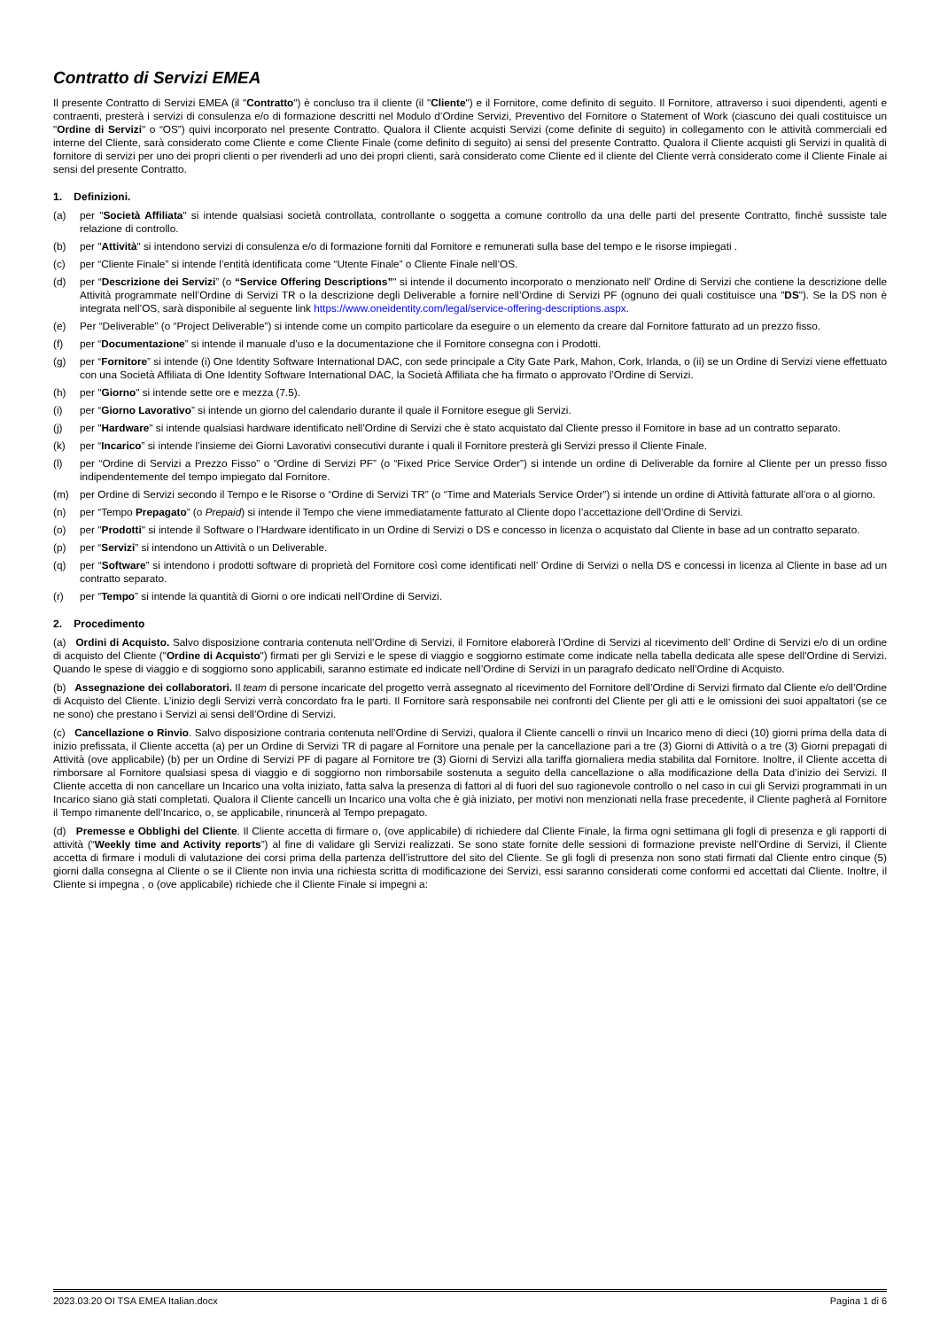Contratto di Servizi EMEA
Il presente Contratto di Servizi EMEA (il "Contratto") è concluso tra il cliente (il "Cliente") e il Fornitore, come definito di seguito. Il Fornitore, attraverso i suoi dipendenti, agenti e contraenti, presterà i servizi di consulenza e/o di formazione descritti nel Modulo d’Ordine Servizi, Preventivo del Fornitore o Statement of Work (ciascuno dei quali costituisce un "Ordine di Servizi" o “OS”) quivi incorporato nel presente Contratto. Qualora il Cliente acquisti Servizi (come definite di seguito) in collegamento con le attività commerciali ed interne del Cliente, sarà considerato come Cliente e come Cliente Finale (come definito di seguito) ai sensi del presente Contratto. Qualora il Cliente acquisti gli Servizi in qualità di fornitore di servizi per uno dei propri clienti o per rivenderli ad uno dei propri clienti, sarà considerato come Cliente ed il cliente del Cliente verrà considerato come il Cliente Finale ai sensi del presente Contratto.
1. Definizioni.
(a) per "Società Affiliata" si intende qualsiasi società controllata, controllante o soggetta a comune controllo da una delle parti del presente Contratto, finché sussiste tale relazione di controllo.
(b) per "Attività" si intendono servizi di consulenza e/o di formazione forniti dal Fornitore e remunerati sulla base del tempo e le risorse impiegati .
(c) per “Cliente Finale” si intende l’entità identificata come “Utente Finale” o Cliente Finale nell’OS.
(d) per “Descrizione dei Servizi” (o “Service Offering Descriptions”" si intende il documento incorporato o menzionato nell’ Ordine di Servizi che contiene la descrizione delle Attività programmate nell’Ordine di Servizi TR o la descrizione degli Deliverable a fornire nell’Ordine di Servizi PF (ognuno dei quali costituisce una "DS"). Se la DS non è integrata nell’OS, sarà disponibile al seguente link https://www.oneidentity.com/legal/service-offering-descriptions.aspx.
(e) Per “Deliverable” (o “Project Deliverable”) si intende come un compito particolare da eseguire o un elemento da creare dal Fornitore fatturato ad un prezzo fisso.
(f) per “Documentazione” si intende il manuale d’uso e la documentazione che il Fornitore consegna con i Prodotti.
(g) per “Fornitore” si intende (i) One Identity Software International DAC, con sede principale a City Gate Park, Mahon, Cork, Irlanda, o (ii) se un Ordine di Servizi viene effettuato con una Società Affiliata di One Identity Software International DAC, la Società Affiliata che ha firmato o approvato l’Ordine di Servizi.
(h) per "Giorno" si intende sette ore e mezza (7.5).
(i) per “Giorno Lavorativo” si intende un giorno del calendario durante il quale il Fornitore esegue gli Servizi.
(j) per "Hardware" si intende qualsiasi hardware identificato nell’Ordine di Servizi che è stato acquistato dal Cliente presso il Fornitore in base ad un contratto separato.
(k) per “Incarico” si intende l’insieme dei Giorni Lavorativi consecutivi durante i quali il Fornitore presterà gli Servizi presso il Cliente Finale.
(l) per “Ordine di Servizi a Prezzo Fisso” o “Ordine di Servizi PF” (o “Fixed Price Service Order”) si intende un ordine di Deliverable da fornire al Cliente per un presso fisso indipendentemente del tempo impiegato dal Fornitore.
(m) per Ordine di Servizi secondo il Tempo e le Risorse o “Ordine di Servizi TR” (o “Time and Materials Service Order”) si intende un ordine di Attività fatturate all’ora o al giorno.
(n) per “Tempo Prepagato” (o Prepaid) si intende il Tempo che viene immediatamente fatturato al Cliente dopo l’accettazione dell’Ordine di Servizi.
(o) per "Prodotti" si intende il Software o l’Hardware identificato in un Ordine di Servizi o DS e concesso in licenza o acquistato dal Cliente in base ad un contratto separato.
(p) per “Servizi” si intendono un Attività o un Deliverable.
(q) per “Software” si intendono i prodotti software di proprietà del Fornitore così come identificati nell’ Ordine di Servizi o nella DS e concessi in licenza al Cliente in base ad un contratto separato.
(r) per “Tempo” si intende la quantità di Giorni o ore indicati nell’Ordine di Servizi.
2. Procedimento
(a) Ordini di Acquisto. Salvo disposizione contraria contenuta nell’Ordine di Servizi, il Fornitore elaborerà l’Ordine di Servizi al ricevimento dell’ Ordine di Servizi e/o di un ordine di acquisto del Cliente ("Ordine di Acquisto") firmati per gli Servizi e le spese di viaggio e soggiorno estimate come indicate nella tabella dedicata alle spese dell’Ordine di Servizi. Quando le spese di viaggio e di soggiorno sono applicabili, saranno estimate ed indicate nell’Ordine di Servizi in un paragrafo dedicato nell’Ordine di Acquisto.
(b) Assegnazione dei collaboratori. Il team di persone incaricate del progetto verrà assegnato al ricevimento del Fornitore dell’Ordine di Servizi firmato dal Cliente e/o dell’Ordine di Acquisto del Cliente. L’inizio degli Servizi verrà concordato fra le parti. Il Fornitore sarà responsabile nei confronti del Cliente per gli atti e le omissioni dei suoi appaltatori (se ce ne sono) che prestano i Servizi ai sensi dell’Ordine di Servizi.
(c) Cancellazione o Rinvio. Salvo disposizione contraria contenuta nell’Ordine di Servizi, qualora il Cliente cancelli o rinvii un Incarico meno di dieci (10) giorni prima della data di inizio prefissata, il Cliente accetta (a) per un Ordine di Servizi TR di pagare al Fornitore una penale per la cancellazione pari a tre (3) Giorni di Attività o a tre (3) Giorni prepagati di Attività (ove applicabile) (b) per un Ordine di Servizi PF di pagare al Fornitore tre (3) Giorni di Servizi alla tariffa giornaliera media stabilita dal Fornitore. Inoltre, il Cliente accetta di rimborsare al Fornitore qualsiasi spesa di viaggio e di soggiorno non rimborsabile sostenuta a seguito della cancellazione o alla modificazione della Data d’inizio dei Servizi. Il Cliente accetta di non cancellare un Incarico una volta iniziato, fatta salva la presenza di fattori al di fuori del suo ragionevole controllo o nel caso in cui gli Servizi programmati in un Incarico siano già stati completati. Qualora il Cliente cancelli un Incarico una volta che è già iniziato, per motivi non menzionati nella frase precedente, il Cliente pagherà al Fornitore il Tempo rimanente dell’Incarico, o, se applicabile, rinuncerà al Tempo prepagato.
(d) Premesse e Obblighi del Cliente. Il Cliente accetta di firmare o, (ove applicabile) di richiedere dal Cliente Finale, la firma ogni settimana gli fogli di presenza e gli rapporti di attività (“Weekly time and Activity reports”) al fine di validare gli Servizi realizzati. Se sono state fornite delle sessioni di formazione previste nell’Ordine di Servizi, il Cliente accetta di firmare i moduli di valutazione dei corsi prima della partenza dell’istruttore del sito del Cliente. Se gli fogli di presenza non sono stati firmati dal Cliente entro cinque (5) giorni dalla consegna al Cliente o se il Cliente non invia una richiesta scritta di modificazione dei Servizi, essi saranno considerati come conformi ed accettati dal Cliente. Inoltre, il Cliente si impegna , o (ove applicabile) richiede che il Cliente Finale si impegni a:
2023.03.20 OI TSA EMEA Italian.docx Pagina 1 di 6